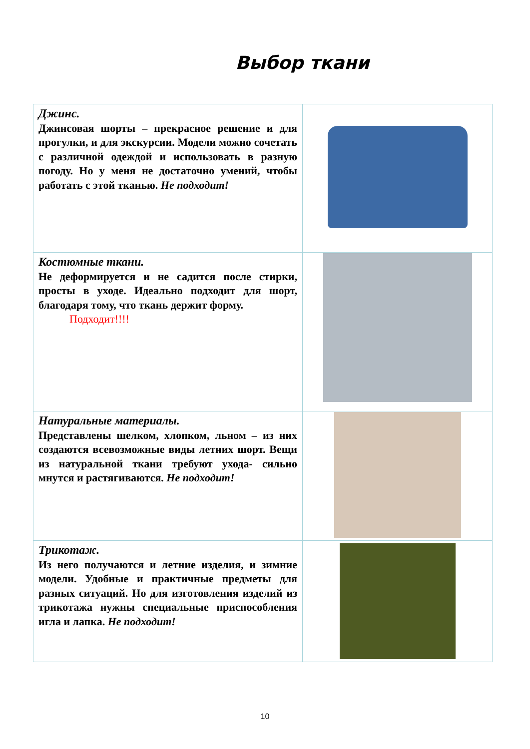Выбор ткани
| Джинс. Джинсовая шорты – прекрасное решение и для прогулки, и для экскурсии. Модели можно сочетать с различной одеждой и использовать в разную погоду. Но у меня не достаточно умений, чтобы работать с этой тканью. Не подходит! | |
| Костюмные ткани. Не деформируется и не садится после стирки, просты в уходе. Идеально подходит для шорт, благодаря тому, что ткань держит форму. Подходит!!!! | |
| Натуральные материалы. Представлены шелком, хлопком, льном – из них создаются всевозможные виды летних шорт. Вещи из натуральной ткани требуют ухода- сильно мнутся и растягиваются. Не подходит! | |
| Трикотаж. Из него получаются и летние изделия, и зимние модели. Удобные и практичные предметы для разных ситуаций. Но для изготовления изделий из трикотажа нужны специальные приспособления игла и лапка. Не подходит! | |
10